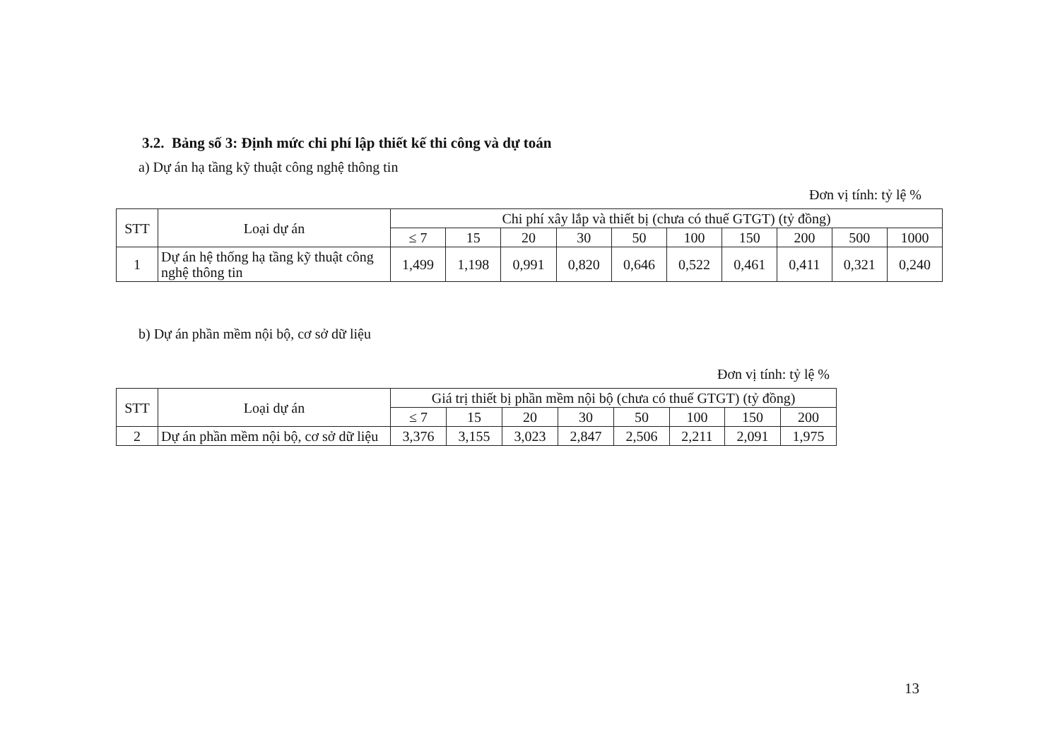3.2. Bảng số 3: Định mức chi phí lập thiết kế thi công và dự toán
a) Dự án hạ tầng kỹ thuật công nghệ thông tin
Đơn vị tính: tỷ lệ %
| STT | Loại dự án | Chi phí xây lắp và thiết bị (chưa có thuế GTGT) (tỷ đồng) | | | | | | | | | |
| --- | --- | --- | --- | --- | --- | --- | --- | --- | --- | --- | --- |
| | | ≤ 7 | 15 | 20 | 30 | 50 | 100 | 150 | 200 | 500 | 1000 |
| 1 | Dự án hệ thống hạ tầng kỹ thuật công nghệ thông tin | 1,499 | 1,198 | 0,991 | 0,820 | 0,646 | 0,522 | 0,461 | 0,411 | 0,321 | 0,240 |
b) Dự án phần mềm nội bộ, cơ sở dữ liệu
Đơn vị tính: tỷ lệ %
| STT | Loại dự án | Giá trị thiết bị phần mềm nội bộ (chưa có thuế GTGT) (tỷ đồng) | | | | | | | |
| --- | --- | --- | --- | --- | --- | --- | --- | --- | --- |
| | | ≤ 7 | 15 | 20 | 30 | 50 | 100 | 150 | 200 |
| 2 | Dự án phần mềm nội bộ, cơ sở dữ liệu | 3,376 | 3,155 | 3,023 | 2,847 | 2,506 | 2,211 | 2,091 | 1,975 |
13